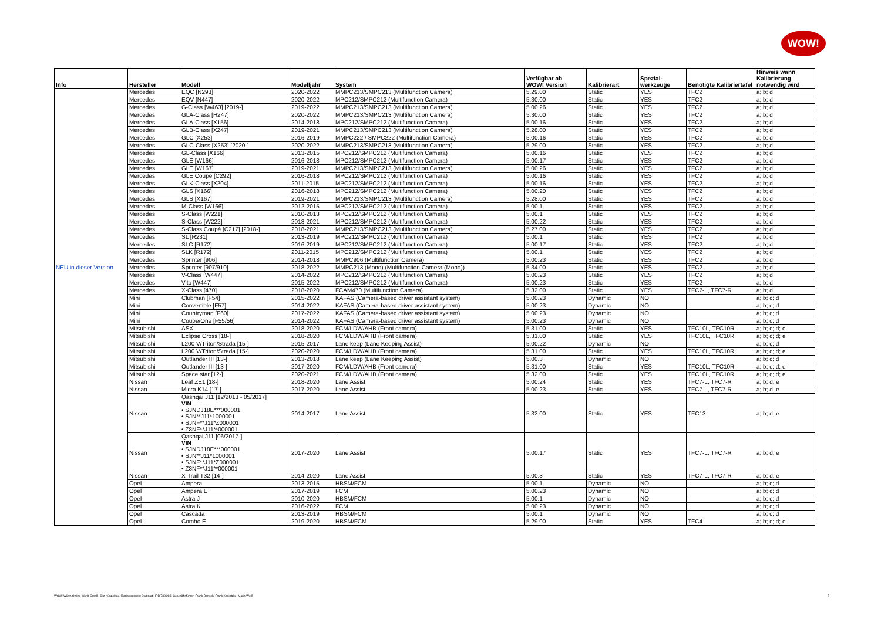WOW!
| Info | Hersteller | Modell | Modelljahr | System | Verfügbar ab WOW! Version | Kalibrierart | Spezial- werkzeuge | Benötigte Kalibriertafel | Hinweis wann Kalibrierung notwendig wird |
| --- | --- | --- | --- | --- | --- | --- | --- | --- | --- |
| | Mercedes | EQC [N293] | 2020-2022 | MMPC213/SMPC213 (Multifunction Camera) | 5.29.00 | Static | YES | TFC2 | a; b; d |
| | Mercedes | EQV [N447] | 2020-2022 | MPC212/SMPC212 (Multifunction Camera) | 5.30.00 | Static | YES | TFC2 | a; b; d |
| | Mercedes | G-Class [W463] [2019-] | 2019-2022 | MMPC213/SMPC213 (Multifunction Camera) | 5.00.26 | Static | YES | TFC2 | a; b; d |
| | Mercedes | GLA-Class [H247] | 2020-2022 | MMPC213/SMPC213 (Multifunction Camera) | 5.30.00 | Static | YES | TFC2 | a; b; d |
| | Mercedes | GLA-Class [X156] | 2014-2018 | MPC212/SMPC212 (Multifunction Camera) | 5.00.16 | Static | YES | TFC2 | a; b; d |
| | Mercedes | GLB-Class [X247] | 2019-2021 | MMPC213/SMPC213 (Multifunction Camera) | 5.28.00 | Static | YES | TFC2 | a; b; d |
| | Mercedes | GLC [X253] | 2016-2019 | MMPC222 / SMPC222 (Multifunction Camera) | 5.00.16 | Static | YES | TFC2 | a; b; d |
| | Mercedes | GLC-Class [X253] [2020-] | 2020-2022 | MMPC213/SMPC213 (Multifunction Camera) | 5.29.00 | Static | YES | TFC2 | a; b; d |
| | Mercedes | GL-Class [X166] | 2013-2015 | MPC212/SMPC212 (Multifunction Camera) | 5.00.16 | Static | YES | TFC2 | a; b; d |
| | Mercedes | GLE [W166] | 2016-2018 | MPC212/SMPC212 (Multifunction Camera) | 5.00.17 | Static | YES | TFC2 | a; b; d |
| | Mercedes | GLE [W167] | 2019-2021 | MMPC213/SMPC213 (Multifunction Camera) | 5.00.26 | Static | YES | TFC2 | a; b; d |
| | Mercedes | GLE Coupé [C292] | 2016-2018 | MPC212/SMPC212 (Multifunction Camera) | 5.00.16 | Static | YES | TFC2 | a; b; d |
| | Mercedes | GLK-Class [X204] | 2011-2015 | MPC212/SMPC212 (Multifunction Camera) | 5.00.16 | Static | YES | TFC2 | a; b; d |
| | Mercedes | GLS [X166] | 2016-2018 | MPC212/SMPC212 (Multifunction Camera) | 5.00.20 | Static | YES | TFC2 | a; b; d |
| | Mercedes | GLS [X167] | 2019-2021 | MMPC213/SMPC213 (Multifunction Camera) | 5.28.00 | Static | YES | TFC2 | a; b; d |
| | Mercedes | M-Class [W166] | 2012-2015 | MPC212/SMPC212 (Multifunction Camera) | 5.00.1 | Static | YES | TFC2 | a; b; d |
| | Mercedes | S-Class [W221] | 2010-2013 | MPC212/SMPC212 (Multifunction Camera) | 5.00.1 | Static | YES | TFC2 | a; b; d |
| | Mercedes | S-Class [W222] | 2018-2021 | MPC212/SMPC212 (Multifunction Camera) | 5.00.22 | Static | YES | TFC2 | a; b; d |
| | Mercedes | S-Class Coupé [C217] [2018-] | 2018-2021 | MMPC213/SMPC213 (Multifunction Camera) | 5.27.00 | Static | YES | TFC2 | a; b; d |
| | Mercedes | SL [R231] | 2013-2019 | MPC212/SMPC212 (Multifunction Camera) | 5.00.1 | Static | YES | TFC2 | a; b; d |
| | Mercedes | SLC [R172] | 2016-2019 | MPC212/SMPC212 (Multifunction Camera) | 5.00.17 | Static | YES | TFC2 | a; b; d |
| | Mercedes | SLK [R172] | 2011-2015 | MPC212/SMPC212 (Multifunction Camera) | 5.00.1 | Static | YES | TFC2 | a; b; d |
| | Mercedes | Sprinter [906] | 2014-2018 | MMPC906 (Multifunction Camera) | 5.00.23 | Static | YES | TFC2 | a; b; d |
| NEU in dieser Version | Mercedes | Sprinter [907/910] | 2018-2022 | MMPC213 (Mono) (Multifunction Camera (Mono)) | 5.34.00 | Static | YES | TFC2 | a; b; d |
| | Mercedes | V-Class [W447] | 2014-2022 | MPC212/SMPC212 (Multifunction Camera) | 5.00.23 | Static | YES | TFC2 | a; b; d |
| | Mercedes | Vito [W447] | 2015-2022 | MPC212/SMPC212 (Multifunction Camera) | 5.00.23 | Static | YES | TFC2 | a; b; d |
| | Mercedes | X-Class [470] | 2018-2020 | FCAM470 (Multifunction Camera) | 5.32.00 | Static | YES | TFC7-L, TFC7-R | a; b; d |
| | Mini | Clubman [F54] | 2015-2022 | KAFAS (Camera-based driver assistant system) | 5.00.23 | Dynamic | NO | | a; b; c; d |
| | Mini | Convertible [F57] | 2014-2022 | KAFAS (Camera-based driver assistant system) | 5.00.23 | Dynamic | NO | | a; b; c; d |
| | Mini | Countryman [F60] | 2017-2022 | KAFAS (Camera-based driver assistant system) | 5.00.23 | Dynamic | NO | | a; b; c; d |
| | Mini | Coupe/One [F55/56] | 2014-2022 | KAFAS (Camera-based driver assistant system) | 5.00.23 | Dynamic | NO | | a; b; c; d |
| | Mitsubishi | ASX | 2018-2020 | FCM/LDW/AHB (Front camera) | 5.31.00 | Static | YES | TFC10L, TFC10R | a; b; c; d; e |
| | Mitsubishi | Eclipse Cross [18-] | 2018-2020 | FCM/LDW/AHB (Front camera) | 5.31.00 | Static | YES | TFC10L, TFC10R | a; b; c; d; e |
| | Mitsubishi | L200 V/Triton/Strada [15-] | 2015-2017 | Lane keep (Lane Keeping Assist) | 5.00.22 | Dynamic | NO | | a; b; c; d |
| | Mitsubishi | L200 V/Triton/Strada [15-] | 2020-2020 | FCM/LDW/AHB (Front camera) | 5.31.00 | Static | YES | TFC10L, TFC10R | a; b; c; d; e |
| | Mitsubishi | Outlander III [13-] | 2013-2018 | Lane keep (Lane Keeping Assist) | 5.00.3 | Dynamic | NO | | a; b; c; d |
| | Mitsubishi | Outlander III [13-] | 2017-2020 | FCM/LDW/AHB (Front camera) | 5.31.00 | Static | YES | TFC10L, TFC10R | a; b; c; d; e |
| | Mitsubishi | Space star [12-] | 2020-2021 | FCM/LDW/AHB (Front camera) | 5.32.00 | Static | YES | TFC10L, TFC10R | a; b; c; d; e |
| | Nissan | Leaf ZE1 [18-] | 2018-2020 | Lane Assist | 5.00.24 | Static | YES | TFC7-L, TFC7-R | a; b; d, e |
| | Nissan | Micra K14 [17-] | 2017-2020 | Lane Assist | 5.00.23 | Static | YES | TFC7-L, TFC7-R | a; b; d, e |
| | Nissan | Qashqai J11 [12/2013 - 05/2017] VIN • SJNDJ18E***000001 • SJN**J11*1000001 • SJNF**J11*Z000001 • Z8NF**J11**000001 | 2014-2017 | Lane Assist | 5.32.00 | Static | YES | TFC13 | a; b; d, e |
| | Nissan | Qashqai J11 [06/2017-] VIN • SJNDJ18E***000001 • SJN**J11*1000001 • SJNF**J11*Z000001 • Z8NF**J11**000001 | 2017-2020 | Lane Assist | 5.00.17 | Static | YES | TFC7-L, TFC7-R | a; b; d, e |
| | Nissan | X-Trail T32 [14-] | 2014-2020 | Lane Assist | 5.00.3 | Static | YES | TFC7-L, TFC7-R | a; b; d, e |
| | Opel | Ampera | 2013-2015 | HBSM/FCM | 5.00.1 | Dynamic | NO | | a; b; c; d |
| | Opel | Ampera E | 2017-2019 | FCM | 5.00.23 | Dynamic | NO | | a; b; c; d |
| | Opel | Astra J | 2010-2020 | HBSM/FCM | 5.00.1 | Dynamic | NO | | a; b; c; d |
| | Opel | Astra K | 2016-2022 | FCM | 5.00.23 | Dynamic | NO | | a; b; c; d |
| | Opel | Cascada | 2013-2019 | HBSM/FCM | 5.00.1 | Dynamic | NO | | a; b; c; d |
| | Opel | Combo E | 2019-2020 | HBSM/FCM | 5.29.00 | Static | YES | TFC4 | a; b; c; d; e |
WOW! Würth Online World GmbH, Sitz Künzelsau, Registergericht Stuttgart HRB 738 283, Geschäftsführer: Frank Bartsch, Frank Konietzke, Mario Weiß 5